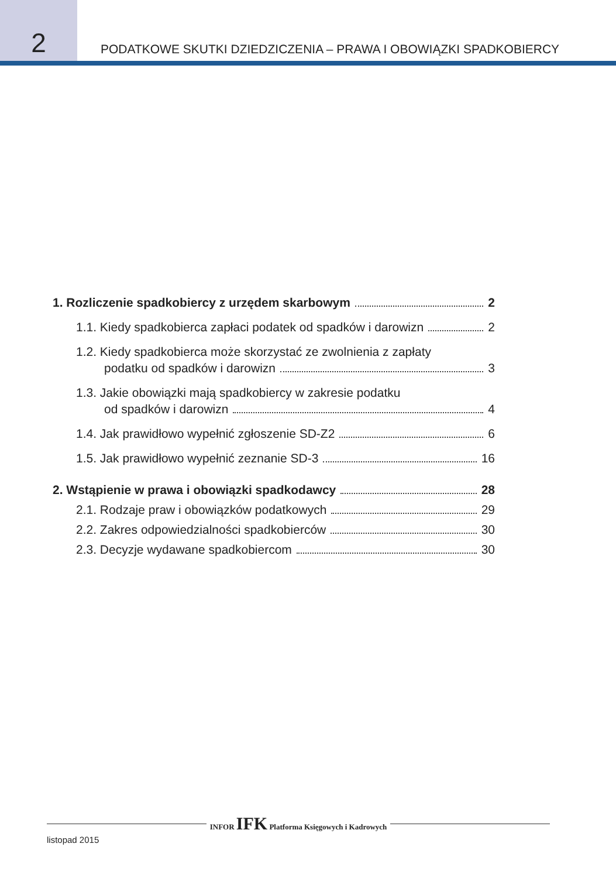2
PODATKOWE SKUTKI DZIEDZICZENIA – PRAWA I OBOWIĄZKI SPADKOBIERCY
1. Rozliczenie spadkobiercy z urzędem skarbowym 2
1.1. Kiedy spadkobierca zapłaci podatek od spadków i darowizn 2
1.2. Kiedy spadkobierca może skorzystać ze zwolnienia z zapłaty
podatku od spadków i darowizn 3
1.3. Jakie obowiązki mają spadkobiercy w zakresie podatku
od spadków i darowizn 4
1.4. Jak prawidłowo wypełnić zgłoszenie SD-Z2 6
1.5. Jak prawidłowo wypełnić zeznanie SD-3 16
2. Wstąpienie w prawa i obowiązki spadkodawcy 28
2.1. Rodzaje praw i obowiązków podatkowych 29
2.2. Zakres odpowiedzialności spadkobierców 30
2.3. Decyzje wydawane spadkobiercom 30
INFOR IFK Platforma Księgowych i Kadrowych
listopad 2015